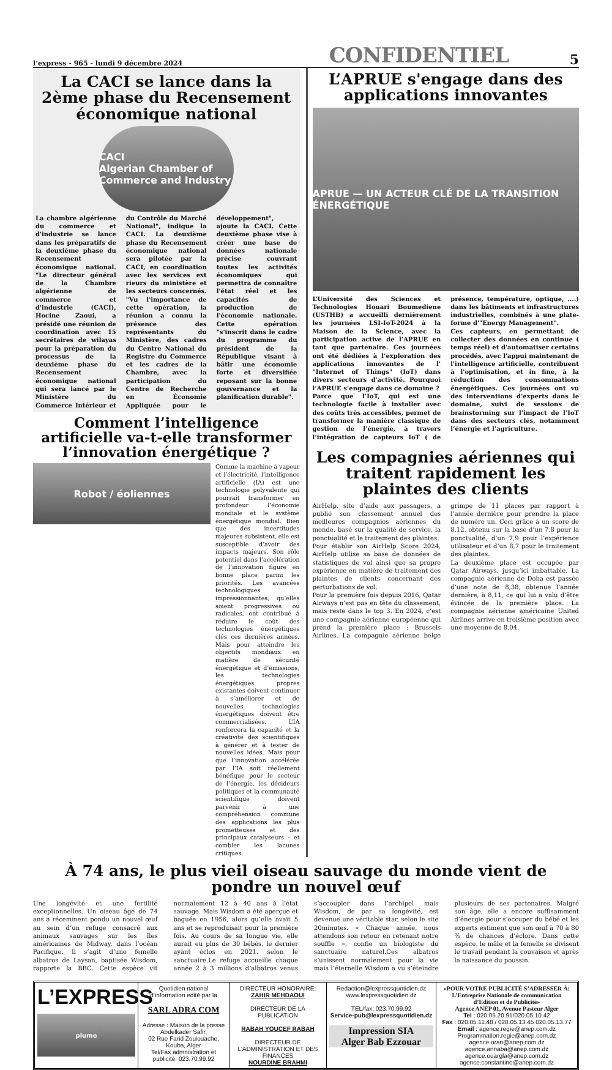l’express - 965 - lundi 9 décembre 2024 CONFIDENTIEL 5
La CACI se lance dans la 2ème phase du Recensement économique national
CACI
Algerian Chamber of Commerce and Industry
La chambre algérienne du commerce et d'industrie se lance dans les préparatifs de la deuxième phase du Recensement économique national. "Le directeur général de la Chambre algérienne de commerce et d'industrie (CACI), Hocine Zaoui, a présidé une réunion de coordination avec 15 secrétaires de wilayas pour la préparation du processus de la deuxième phase du Recensement économique national qui sera lancé par le Ministère du Commerce Intérieur et du Contrôle du Marché National", indique la CACI. La deuxième phase du Recensement économique national sera pilotée par la CACI, en coordination avec les services ext rieurs du ministère et les secteurs concernés. "Vu l'importance de cette opération, la réunion a connu la présence des représentants du Ministère, des cadres du Centre National du Registre du Commerce et les cadres de la Chambre, avec la participation du Centre de Recherche en Économie Appliquée pour le développement", ajoute la CACI. Cette deuxième phase vise à créer une base de données nationale précise couvrant toutes les activités économiques qui permettra de connaître l'état réel et les capacités de production de l'économie nationale. Cette opération "s'inscrit dans le cadre du programme du président de la République visant à bâtir une économie forte et diversifiée reposant sur la bonne gouvernance et la planification durable".
Comment l’intelligence artificielle va-t-elle transformer l’innovation énergétique ?
Robot / éoliennes
Comme la machine à vapeur et l’électricité, l’intelligence artificielle (IA) est une technologie polyvalente qui pourrait transformer en profondeur l’économie mondiale et le système énergétique mondial. Bien que des incertitudes majeures subsistent, elle est susceptible d’avoir des impacts majeurs. Son rôle potentiel dans l’accélération de l’innovation figure en bonne place parmi les priorités. Les avancées technologiques impressionnantes, qu’elles soient progressives ou radicales, ont contribué à réduire le coût des technologies énergétiques clés ces dernières années. Mais pour atteindre les objectifs mondiaux en matière de sécurité énergétique et d’émissions, les technologies énergétiques propres existantes doivent continuer à s’améliorer et de nouvelles technologies énergétiques doivent être commercialisées. L’IA renforcera la capacité et la créativité des scientifiques à générer et à tester de nouvelles idées. Mais pour que l’innovation accélérée par l’IA soit réellement bénéfique pour le secteur de l’énergie, les décideurs politiques et la communauté scientifique doivent parvenir à une compréhension commune des applications les plus prometteuses et des principaux catalyseurs – et combler les lacunes critiques.
L’APRUE s'engage dans des applications innovantes
APRUE — UN ACTEUR CLÉ DE LA TRANSITION ÉNERGÉTIQUE
L’Université des Sciences et Technologies Houari Boumediene (USTHB) a accueilli dernièrement les journées LSI-IoT-2024 à la Maison de la Science, avec la participation active de l’APRUE en tant que partenaire. Ces journées ont été dédiées à l’exploration des applications innovantes de l’ "Internet of Things" (IoT) dans divers secteurs d'activité. Pourquoi l’APRUE s’engage dans ce domaine ?
Parce que l’IoT, qui est une technologie facile à installer avec des coûts très accessibles, permet de transformer la manière classique de gestion de l’énergie, à travers l’intégration de capteurs IoT ( de présence, température, optique, ....) dans les bâtiments et infrastructures industrielles, combinés à une plate-forme d'"Energy Management".
Ces capteurs, en permettant de collecter des données en continue ( temps réel) et d'automatiser certains procédés, avec l'appui maintenant de l'intelligence artificielle, contribuent à l'optimisation, et in fine, à la réduction des consommations énergétiques. Ces journées ont vu des interventions d’experts dans le domaine, suivi de sessions de brainstorming sur l’impact de l’IoT dans des secteurs clés, notamment l’énergie et l’agriculture.
Les compagnies aériennes qui traitent rapidement les plaintes des clients
AirHelp, site d’aide aux passagers, a publié son classement annuel des meilleures compagnies aériennes du monde, basé sur la qualité de service, la ponctualité et le traitement des plaintes.
Pour établir son AirHelp Score 2024, AirHelp utilise sa base de données de statistiques de vol ainsi que sa propre expérience en matière de traitement des plaintes de clients concernant des perturbations de vol.
Pour la première fois depuis 2016, Qatar Airways n’est pas en tête du classement, mais reste dans le top 3. En 2024, c’est une compagnie aérienne européenne qui prend la première place : Brussels Airlines. La compagnie aérienne belge grimpe de 11 places par rapport à l’année dernière pour prendre la place de numéro un. Ceci grâce à un score de 8,12, obtenu sur la base d’un 7,8 pour la ponctualité, d’un 7,9 pour l’expérience utilisateur et d’un 8,7 pour le traitement des plaintes.
La deuxième place est occupée par Qatar Airways, jusqu’ici imbattable. La compagnie aérienne de Doha est passée d’une note de 8,38, obtenue l’année dernière, à 8,11, ce qui lui a valu d’être évincée de la première place. La compagnie aérienne américaine United Airlines arrive en troisième position avec une moyenne de 8,04.
À 74 ans, le plus vieil oiseau sauvage du monde vient de pondre un nouvel œuf
Une longévité et une fertilité exceptionnelles. Un oiseau âgé de 74 ans a récemment pondu un nouvel œuf au sein d’un refuge consacré aux animaux sauvages sur les îles américaines de Midway, dans l’océan Pacifique. Il s’agit d’une femelle albatros de Laysan, baptisée Wisdom, rapporte la BBC. Cette espèce vit normalement 12 à 40 ans à l’état sauvage. Mais Wisdom a été aperçue et baguée en 1956, alors qu’elle avait 5 ans et se reproduisait pour la première fois. Au cours de sa longue vie, elle aurait eu plus de 30 bébés, le dernier ayant éclos en 2021, selon le sanctuaire.Le refuge accueille chaque année 2 à 3 millions d’albatros venus s’accoupler dans l’archipel mais Wisdom, de par sa longévité, est devenue une véritable star, selon le site 20minutes. « Chaque année, nous attendons son retour en retenant notre souffle », confie un biologiste du sanctuaire naturel.Ces albatros s’unissent normalement pour la vie mais l’éternelle Wisdom a vu s’éteindre plusieurs de ses partenaires. Malgré son âge, elle a encore suffisamment d’énergie pour s’occuper du bébé et les experts estiment que son œuf à 70 à 80 % de chances d’éclore. Dans cette espèce, le mâle et la femelle se divisent le travail pendant la couvaison et après la naissance du poussin.
L’EXPRESS
plume
Quotidien national d’information edité par la
SARL ADRA COM
Adresse : Maison de la presse Abdelkader Safir,
02 Rue Farid Zouiouache, Kouba, Alger
Tel/Fax admnistration et publicité: 023.70.99.92
DIRECTEUR HONORAIRE:
ZAHIR MEHDAOUI
DIRECTEUR DE LA PUBLICATION
RABAH YOUCEF RABAH
DIRECTEUR DE L'ADMINISTRATION ET DES FINANCES
NOURDINE BRAHMI
Redaction@lexpressquotidien.dz
www.lexpressquotidien.dz
TEL/fax: 023.70.99.92
Service-pub@lexpressquotidien.dz
Impression SIA
Alger Bab Ezzouar
«POUR VOTRE PUBLICITÉ S’ADRESSER À: L’Entreprise Nationale de communication d’Edition et de Publicité»
Agence ANEP 01, Avenue Pasteur Alger
Tel : 020.05.20.91/020.05.10.42
Fax : 020.05.11.48 / 020.05.13.45 020.05.13.77
Email : agence.regie@anep.com.dz
Programmation.regie@anep.com.dz
agence.oran@anep.com.dz
agence.annaba@anep.com.dz
agence.ouargla@anep.com.dz
agence.constantine@anep.com.dz